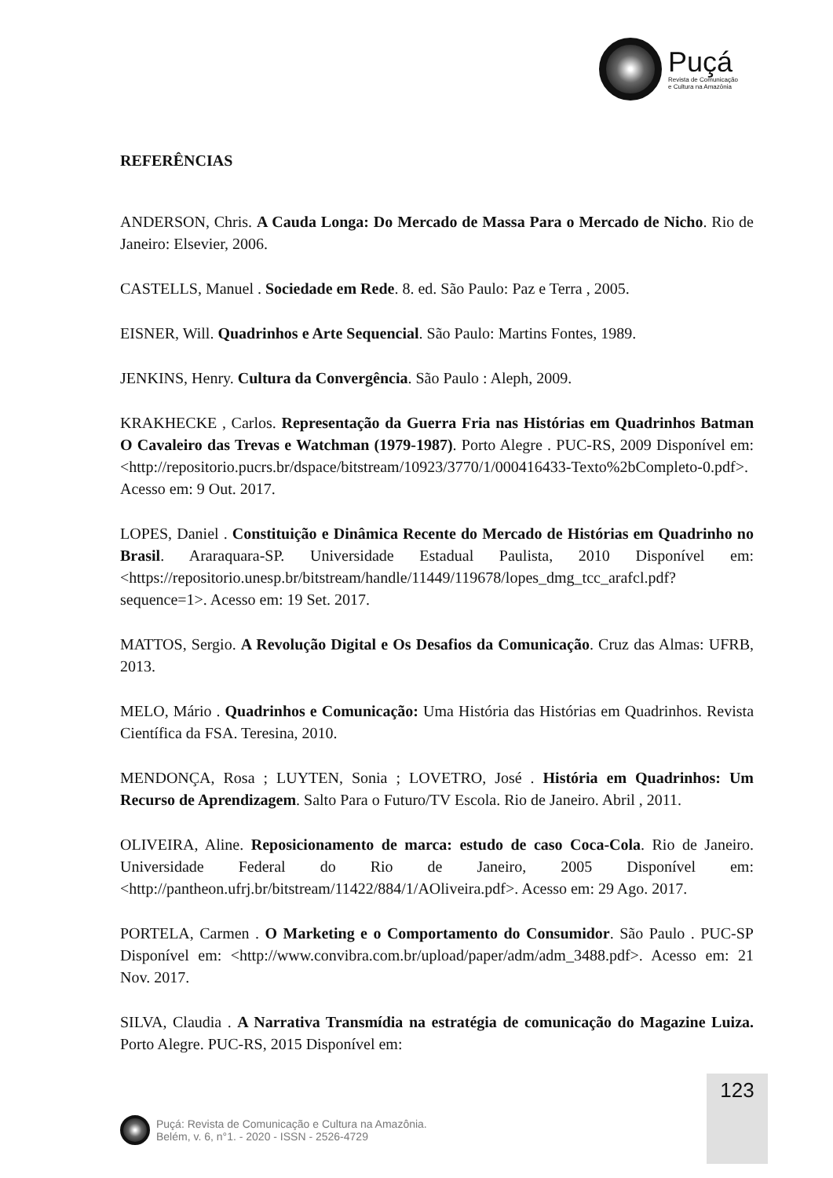Puçá
Revista de Comunicação
e Cultura na Amazônia
REFERÊNCIAS
ANDERSON, Chris. A Cauda Longa: Do Mercado de Massa Para o Mercado de Nicho. Rio de Janeiro: Elsevier, 2006.
CASTELLS, Manuel . Sociedade em Rede. 8. ed. São Paulo: Paz e Terra , 2005.
EISNER, Will. Quadrinhos e Arte Sequencial. São Paulo: Martins Fontes, 1989.
JENKINS, Henry. Cultura da Convergência. São Paulo : Aleph, 2009.
KRAKHECKE , Carlos. Representação da Guerra Fria nas Histórias em Quadrinhos Batman O Cavaleiro das Trevas e Watchman (1979-1987). Porto Alegre . PUC-RS, 2009 Disponível em: <http://repositorio.pucrs.br/dspace/bitstream/10923/3770/1/000416433-Texto%2bCompleto-0.pdf>. Acesso em: 9 Out. 2017.
LOPES, Daniel . Constituição e Dinâmica Recente do Mercado de Histórias em Quadrinho no Brasil. Araraquara-SP. Universidade Estadual Paulista, 2010 Disponível em: <https://repositorio.unesp.br/bitstream/handle/11449/119678/lopes_dmg_tcc_arafcl.pdf?sequence=1>. Acesso em: 19 Set. 2017.
MATTOS, Sergio. A Revolução Digital e Os Desafios da Comunicação. Cruz das Almas: UFRB, 2013.
MELO, Mário . Quadrinhos e Comunicação: Uma História das Histórias em Quadrinhos. Revista Científica da FSA. Teresina, 2010.
MENDONÇA, Rosa ; LUYTEN, Sonia ; LOVETRO, José . História em Quadrinhos: Um Recurso de Aprendizagem. Salto Para o Futuro/TV Escola. Rio de Janeiro. Abril , 2011.
OLIVEIRA, Aline. Reposicionamento de marca: estudo de caso Coca-Cola. Rio de Janeiro. Universidade Federal do Rio de Janeiro, 2005 Disponível em: <http://pantheon.ufrj.br/bitstream/11422/884/1/AOliveira.pdf>. Acesso em: 29 Ago. 2017.
PORTELA, Carmen . O Marketing e o Comportamento do Consumidor. São Paulo . PUC-SP Disponível em: <http://www.convibra.com.br/upload/paper/adm/adm_3488.pdf>. Acesso em: 21 Nov. 2017.
SILVA, Claudia . A Narrativa Transmídia na estratégia de comunicação do Magazine Luiza. Porto Alegre. PUC-RS, 2015 Disponível em:
123
Puçá: Revista de Comunicação e Cultura na Amazônia.
Belém, v. 6, n°1. - 2020 - ISSN - 2526-4729